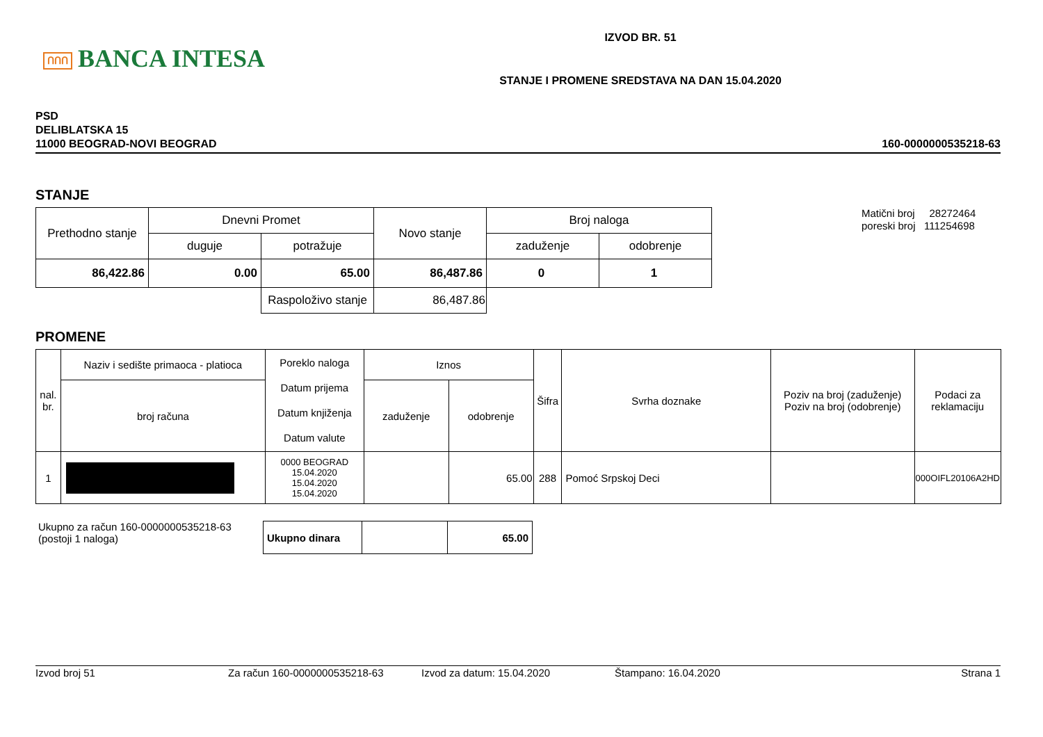ՈՈՈ BANCA INTESA
IZVOD BR. 51
STANJE I PROMENE SREDSTAVA NA DAN 15.04.2020
PSD
DELIBLATSKA 15
11000 BEOGRAD-NOVI BEOGRAD
160-0000000535218-63
STANJE
| Prethodno stanje | Dnevni Promet | | Novo stanje | Broj naloga | |
| | duguje | potražuje | | zaduženje | odobrenje |
| 86,422.86 | 0.00 | 65.00 | 86,487.86 | 0 | 1 |
| | | Raspoloživo stanje | 86,487.86 | | |
Matični broj 28272464
poreski broj 111254698
PROMENE
| nal. br. | Naziv i sedište primaoca - platioca | Poreklo naloga Datum prijema Datum knjiženja Datum valute | Iznos | | Šifra | Svrha doznake | Poziv na broj (zaduženje) Poziv na broj (odobrenje) | Podaci za reklamaciju |
| | broj računa | | zaduženje | odobrenje | | | | |
| 1 | | 0000 BEOGRAD 15.04.2020 15.04.2020 15.04.2020 | | 65.00 | 288 | Pomoć Srpskoj Deci | | 000OIFL20106A2HD |
Ukupno za račun 160-0000000535218-63
(postoji 1 naloga)
| Ukupno dinara | | 65.00 |
Izvod broj 51 Za račun 160-0000000535218-63 Izvod za datum: 15.04.2020 Štampano: 16.04.2020 Strana 1